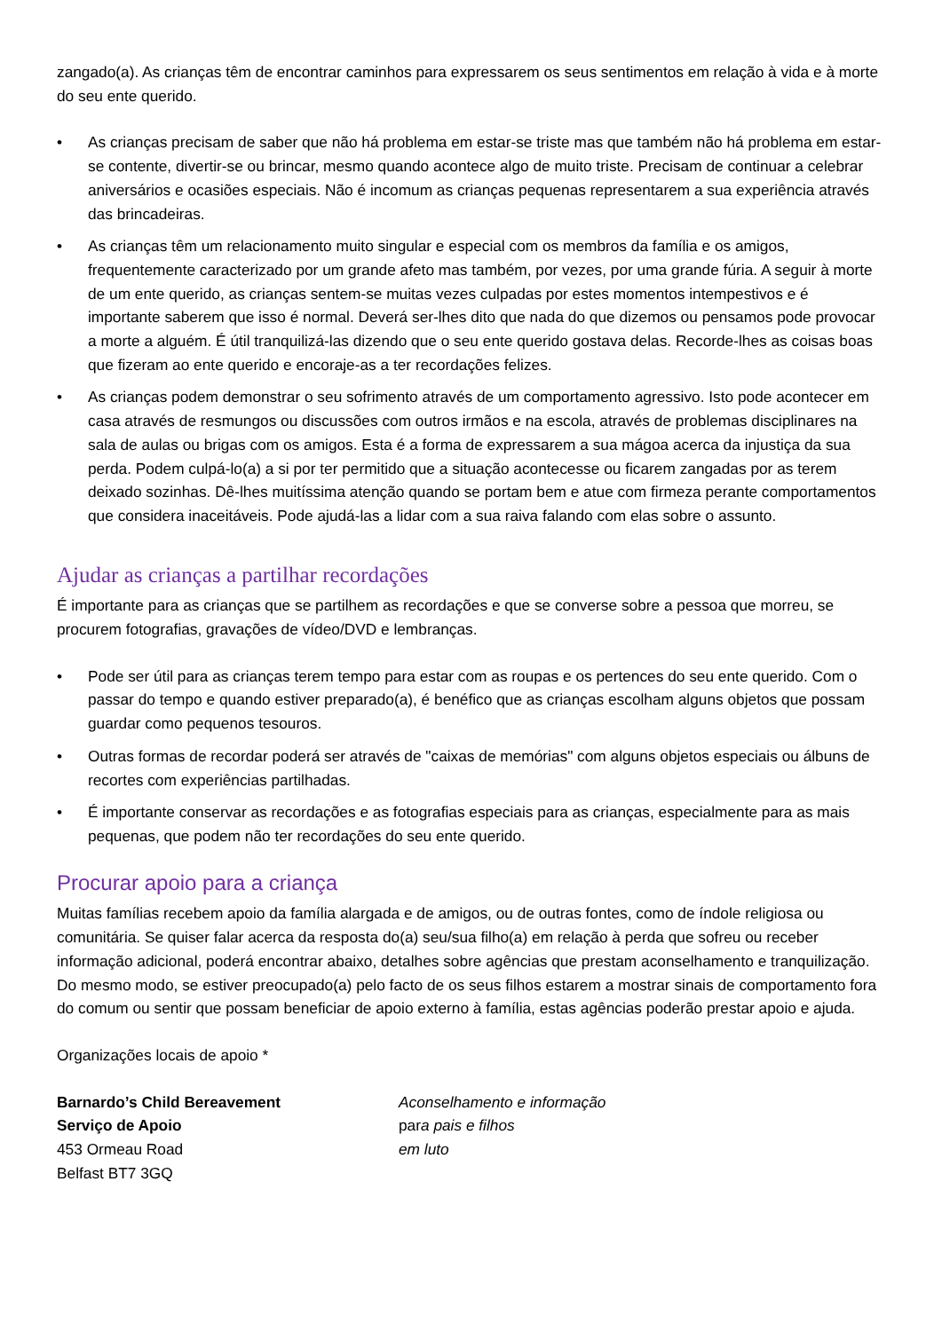zangado(a). As crianças têm de encontrar caminhos para expressarem os seus sentimentos em relação à vida e à morte do seu ente querido.
• As crianças precisam de saber que não há problema em estar-se triste mas que também não há problema em estar-se contente, divertir-se ou brincar, mesmo quando acontece algo de muito triste. Precisam de continuar a celebrar aniversários e ocasiões especiais. Não é incomum as crianças pequenas representarem a sua experiência através das brincadeiras.
• As crianças têm um relacionamento muito singular e especial com os membros da família e os amigos, frequentemente caracterizado por um grande afeto mas também, por vezes, por uma grande fúria. A seguir à morte de um ente querido, as crianças sentem-se muitas vezes culpadas por estes momentos intempestivos e é importante saberem que isso é normal. Deverá ser-lhes dito que nada do que dizemos ou pensamos pode provocar a morte a alguém. É útil tranquilizá-las dizendo que o seu ente querido gostava delas. Recorde-lhes as coisas boas que fizeram ao ente querido e encoraje-as a ter recordações felizes.
• As crianças podem demonstrar o seu sofrimento através de um comportamento agressivo. Isto pode acontecer em casa através de resmungos ou discussões com outros irmãos e na escola, através de problemas disciplinares na sala de aulas ou brigas com os amigos. Esta é a forma de expressarem a sua mágoa acerca da injustiça da sua perda. Podem culpá-lo(a) a si por ter permitido que a situação acontecesse ou ficarem zangadas por as terem deixado sozinhas. Dê-lhes muitíssima atenção quando se portam bem e atue com firmeza perante comportamentos que considera inaceitáveis. Pode ajudá-las a lidar com a sua raiva falando com elas sobre o assunto.
Ajudar as crianças a partilhar recordações
É importante para as crianças que se partilhem as recordações e que se converse sobre a pessoa que morreu, se procurem fotografias, gravações de vídeo/DVD e lembranças.
• Pode ser útil para as crianças terem tempo para estar com as roupas e os pertences do seu ente querido. Com o passar do tempo e quando estiver preparado(a), é benéfico que as crianças escolham alguns objetos que possam guardar como pequenos tesouros.
• Outras formas de recordar poderá ser através de "caixas de memórias" com alguns objetos especiais ou álbuns de recortes com experiências partilhadas.
• É importante conservar as recordações e as fotografias especiais para as crianças, especialmente para as mais pequenas, que podem não ter recordações do seu ente querido.
Procurar apoio para a criança
Muitas famílias recebem apoio da família alargada e de amigos, ou de outras fontes, como de índole religiosa ou comunitária. Se quiser falar acerca da resposta do(a) seu/sua filho(a) em relação à perda que sofreu ou receber informação adicional, poderá encontrar abaixo, detalhes sobre agências que prestam aconselhamento e tranquilização. Do mesmo modo, se estiver preocupado(a) pelo facto de os seus filhos estarem a mostrar sinais de comportamento fora do comum ou sentir que possam beneficiar de apoio externo à família, estas agências poderão prestar apoio e ajuda.
Organizações locais de apoio *
Barnardo’s Child Bereavement
Serviço de Apoio
453 Ormeau Road
Belfast BT7 3GQ
Aconselhamento e informação
para pais e filhos
em luto